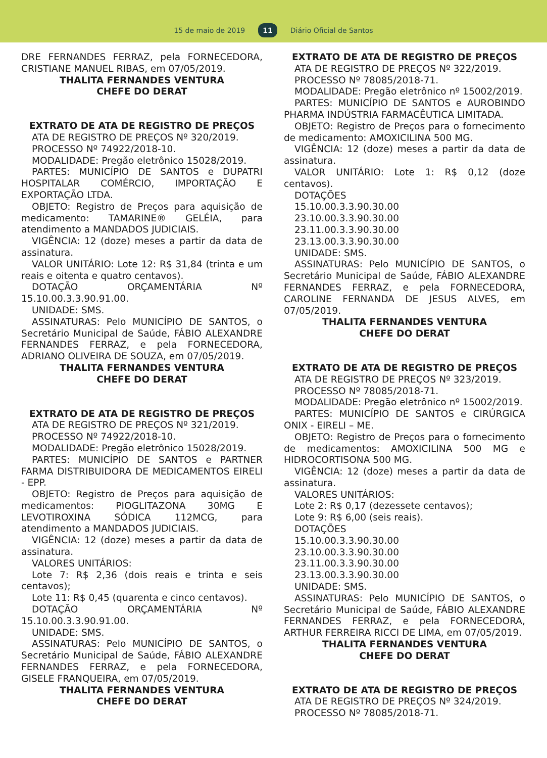15 de maio de 2019 11 Diário Oficial de Santos
DRE FERNANDES FERRAZ, pela FORNECEDORA, CRISTIANE MANUEL RIBAS, em 07/05/2019.
THALITA FERNANDES VENTURA
CHEFE DO DERAT
EXTRATO DE ATA DE REGISTRO DE PREÇOS
ATA DE REGISTRO DE PREÇOS Nº 320/2019.
PROCESSO Nº 74922/2018-10.
MODALIDADE: Pregão eletrônico 15028/2019.
PARTES: MUNICÍPIO DE SANTOS e DUPATRI HOSPITALAR COMÉRCIO, IMPORTAÇÃO E EXPORTAÇÃO LTDA.
OBJETO: Registro de Preços para aquisição de medicamento: TAMARINE® GELÉIA, para atendimento a MANDADOS JUDICIAIS.
VIGÊNCIA: 12 (doze) meses a partir da data de assinatura.
VALOR UNITÁRIO: Lote 12: R$ 31,84 (trinta e um reais e oitenta e quatro centavos).
DOTAÇÃO ORÇAMENTÁRIA Nº 15.10.00.3.3.90.91.00.
UNIDADE: SMS.
ASSINATURAS: Pelo MUNICÍPIO DE SANTOS, o Secretário Municipal de Saúde, FÁBIO ALEXANDRE FERNANDES FERRAZ, e pela FORNECEDORA, ADRIANO OLIVEIRA DE SOUZA, em 07/05/2019.
THALITA FERNANDES VENTURA
CHEFE DO DERAT
EXTRATO DE ATA DE REGISTRO DE PREÇOS
ATA DE REGISTRO DE PREÇOS Nº 321/2019.
PROCESSO Nº 74922/2018-10.
MODALIDADE: Pregão eletrônico 15028/2019.
PARTES: MUNICÍPIO DE SANTOS e PARTNER FARMA DISTRIBUIDORA DE MEDICAMENTOS EIRELI - EPP.
OBJETO: Registro de Preços para aquisição de medicamentos: PIOGLITAZONA 30MG E LEVOTIROXINA SÓDICA 112MCG, para atendimento a MANDADOS JUDICIAIS.
VIGÊNCIA: 12 (doze) meses a partir da data de assinatura.
VALORES UNITÁRIOS:
Lote 7: R$ 2,36 (dois reais e trinta e seis centavos);
Lote 11: R$ 0,45 (quarenta e cinco centavos).
DOTAÇÃO ORÇAMENTÁRIA Nº 15.10.00.3.3.90.91.00.
UNIDADE: SMS.
ASSINATURAS: Pelo MUNICÍPIO DE SANTOS, o Secretário Municipal de Saúde, FÁBIO ALEXANDRE FERNANDES FERRAZ, e pela FORNECEDORA, GISELE FRANQUEIRA, em 07/05/2019.
THALITA FERNANDES VENTURA
CHEFE DO DERAT
EXTRATO DE ATA DE REGISTRO DE PREÇOS
ATA DE REGISTRO DE PREÇOS Nº 322/2019.
PROCESSO Nº 78085/2018-71.
MODALIDADE: Pregão eletrônico nº 15002/2019.
PARTES: MUNICÍPIO DE SANTOS e AUROBINDO PHARMA INDÚSTRIA FARMACÊUTICA LIMITADA.
OBJETO: Registro de Preços para o fornecimento de medicamento: AMOXICILINA 500 MG.
VIGÊNCIA: 12 (doze) meses a partir da data de assinatura.
VALOR UNITÁRIO: Lote 1: R$ 0,12 (doze centavos).
DOTAÇÕES
15.10.00.3.3.90.30.00
23.10.00.3.3.90.30.00
23.11.00.3.3.90.30.00
23.13.00.3.3.90.30.00
UNIDADE: SMS.
ASSINATURAS: Pelo MUNICÍPIO DE SANTOS, o Secretário Municipal de Saúde, FÁBIO ALEXANDRE FERNANDES FERRAZ, e pela FORNECEDORA, CAROLINE FERNANDA DE JESUS ALVES, em 07/05/2019.
THALITA FERNANDES VENTURA
CHEFE DO DERAT
EXTRATO DE ATA DE REGISTRO DE PREÇOS
ATA DE REGISTRO DE PREÇOS Nº 323/2019.
PROCESSO Nº 78085/2018-71.
MODALIDADE: Pregão eletrônico nº 15002/2019.
PARTES: MUNICÍPIO DE SANTOS e CIRÚRGICA ONIX - EIRELI – ME.
OBJETO: Registro de Preços para o fornecimento de medicamentos: AMOXICILINA 500 MG e HIDROCORTISONA 500 MG.
VIGÊNCIA: 12 (doze) meses a partir da data de assinatura.
VALORES UNITÁRIOS:
Lote 2: R$ 0,17 (dezessete centavos);
Lote 9: R$ 6,00 (seis reais).
DOTAÇÕES
15.10.00.3.3.90.30.00
23.10.00.3.3.90.30.00
23.11.00.3.3.90.30.00
23.13.00.3.3.90.30.00
UNIDADE: SMS.
ASSINATURAS: Pelo MUNICÍPIO DE SANTOS, o Secretário Municipal de Saúde, FÁBIO ALEXANDRE FERNANDES FERRAZ, e pela FORNECEDORA, ARTHUR FERREIRA RICCI DE LIMA, em 07/05/2019.
THALITA FERNANDES VENTURA
CHEFE DO DERAT
EXTRATO DE ATA DE REGISTRO DE PREÇOS
ATA DE REGISTRO DE PREÇOS Nº 324/2019.
PROCESSO Nº 78085/2018-71.